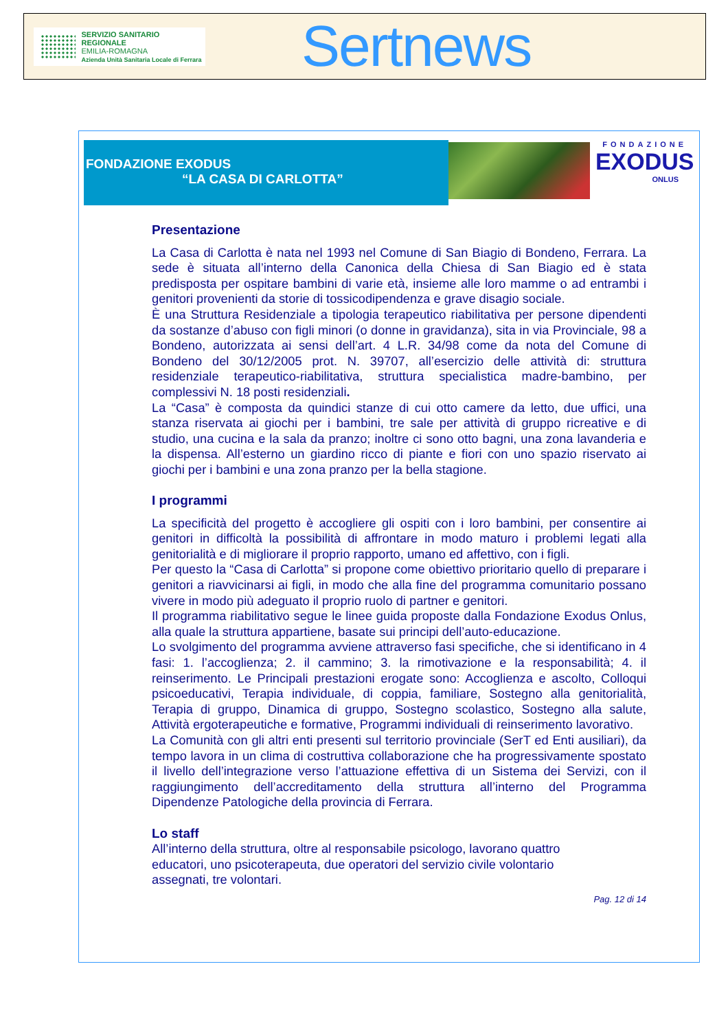SERVIZIO SANITARIO REGIONALE
EMILIA-ROMAGNA
Azienda Unità Sanitaria Locale di Ferrara
Sertnews
FONDAZIONE EXODUS
“LA CASA DI CARLOTTA”
FONDAZIONE
EXODUS
ONLUS
Presentazione
La Casa di Carlotta è nata nel 1993 nel Comune di San Biagio di Bondeno, Ferrara. La sede è situata all’interno della Canonica della Chiesa di San Biagio ed è stata predisposta per ospitare bambini di varie età, insieme alle loro mamme o ad entrambi i genitori provenienti da storie di tossicodipendenza e grave disagio sociale.
È una Struttura Residenziale a tipologia terapeutico riabilitativa per persone dipendenti da sostanze d’abuso con figli minori (o donne in gravidanza), sita in via Provinciale, 98 a Bondeno, autorizzata ai sensi dell’art. 4 L.R. 34/98 come da nota del Comune di Bondeno del 30/12/2005 prot. N. 39707, all’esercizio delle attività di: struttura residenziale terapeutico-riabilitativa, struttura specialistica madre-bambino, per complessivi N. 18 posti residenziali.
La “Casa” è composta da quindici stanze di cui otto camere da letto, due uffici, una stanza riservata ai giochi per i bambini, tre sale per attività di gruppo ricreative e di studio, una cucina e la sala da pranzo; inoltre ci sono otto bagni, una zona lavanderia e la dispensa. All’esterno un giardino ricco di piante e fiori con uno spazio riservato ai giochi per i bambini e una zona pranzo per la bella stagione.
I programmi
La specificità del progetto è accogliere gli ospiti con i loro bambini, per consentire ai genitori in difficoltà la possibilità di affrontare in modo maturo i problemi legati alla genitorialità e di migliorare il proprio rapporto, umano ed affettivo, con i figli.
Per questo la “Casa di Carlotta” si propone come obiettivo prioritario quello di preparare i genitori a riavvicinarsi ai figli, in modo che alla fine del programma comunitario possano vivere in modo più adeguato il proprio ruolo di partner e genitori.
Il programma riabilitativo segue le linee guida proposte dalla Fondazione Exodus Onlus, alla quale la struttura appartiene, basate sui principi dell’auto-educazione.
Lo svolgimento del programma avviene attraverso fasi specifiche, che si identificano in 4 fasi: 1. l’accoglienza; 2. il cammino; 3. la rimotivazione e la responsabilità; 4. il reinserimento. Le Principali prestazioni erogate sono: Accoglienza e ascolto, Colloqui psicoeducativi, Terapia individuale, di coppia, familiare, Sostegno alla genitorialità, Terapia di gruppo, Dinamica di gruppo, Sostegno scolastico, Sostegno alla salute, Attività ergoterapeutiche e formative, Programmi individuali di reinserimento lavorativo.
La Comunità con gli altri enti presenti sul territorio provinciale (SerT ed Enti ausiliari), da tempo lavora in un clima di costruttiva collaborazione che ha progressivamente spostato il livello dell’integrazione verso l’attuazione effettiva di un Sistema dei Servizi, con il raggiungimento dell’accreditamento della struttura all’interno del Programma Dipendenze Patologiche della provincia di Ferrara.
Lo staff
All’interno della struttura, oltre al responsabile psicologo, lavorano quattro educatori, uno psicoterapeuta, due operatori del servizio civile volontario assegnati, tre volontari.
Pag. 12 di 14